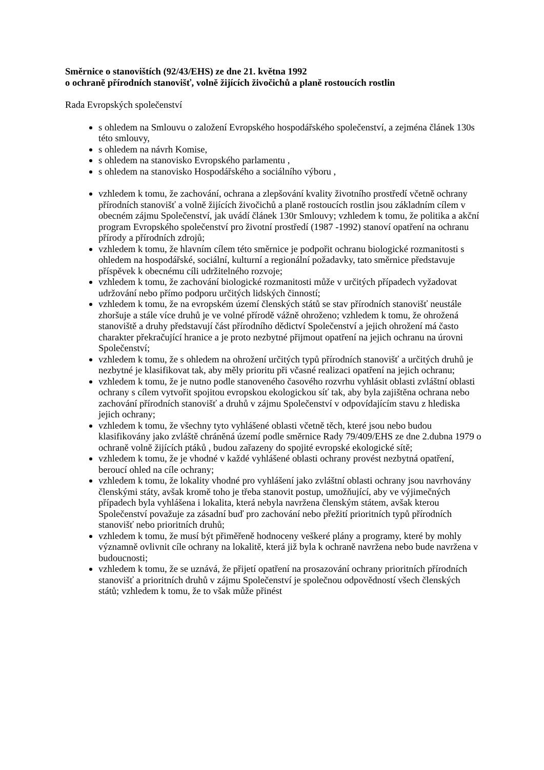Směrnice o stanovištích (92/43/EHS) ze dne 21. května 1992
o ochraně přírodních stanovišť, volně žijících živočichů a planě rostoucích rostlin
Rada Evropských společenství
s ohledem na Smlouvu o založení Evropského hospodářského společenství, a zejména článek 130s této smlouvy,
s ohledem na návrh Komise,
s ohledem na stanovisko Evropského parlamentu ,
s ohledem na stanovisko Hospodářského a sociálního výboru ,
vzhledem k tomu, že zachování, ochrana a zlepšování kvality životního prostředí včetně ochrany přírodních stanovišť a volně žijících živočichů a planě rostoucích rostlin jsou základním cílem v obecném zájmu Společenství, jak uvádí článek 130r Smlouvy; vzhledem k tomu, že politika a akční program Evropského společenství pro životní prostředí (1987 -1992) stanoví opatření na ochranu přírody a přírodních zdrojů;
vzhledem k tomu, že hlavním cílem této směrnice je podpořit ochranu biologické rozmanitosti s ohledem na hospodářské, sociální, kulturní a regionální požadavky, tato směrnice představuje příspěvek k obecnému cíli udržitelného rozvoje;
vzhledem k tomu, že zachování biologické rozmanitosti může v určitých případech vyžadovat udržování nebo přímo podporu určitých lidských činností;
vzhledem k tomu, že na evropském území členských států se stav přírodních stanovišť neustále zhoršuje a stále více druhů je ve volné přírodě vážně ohroženo; vzhledem k tomu, že ohrožená stanoviště a druhy představují část přírodního dědictví Společenství a jejich ohrožení má často charakter překračující hranice a je proto nezbytné přijmout opatření na jejich ochranu na úrovni Společenství;
vzhledem k tomu, že s ohledem na ohrožení určitých typů přírodních stanovišť a určitých druhů je nezbytné je klasifikovat tak, aby měly prioritu při včasné realizaci opatření na jejich ochranu;
vzhledem k tomu, že je nutno podle stanoveného časového rozvrhu vyhlásit oblasti zvláštní oblasti ochrany s cílem vytvořit spojitou evropskou ekologickou síť tak, aby byla zajištěna ochrana nebo zachování přírodních stanovišť a druhů v zájmu Společenství v odpovídajícím stavu z hlediska jejich ochrany;
vzhledem k tomu, že všechny tyto vyhlášené oblasti včetně těch, které jsou nebo budou klasifikovány jako zvláště chráněná území podle směrnice Rady 79/409/EHS ze dne 2.dubna 1979 o ochraně volně žijících ptáků , budou zařazeny do spojité evropské ekologické sítě;
vzhledem k tomu, že je vhodné v každé vyhlášené oblasti ochrany provést nezbytná opatření, beroucí ohled na cíle ochrany;
vzhledem k tomu, že lokality vhodné pro vyhlášení jako zvláštní oblasti ochrany jsou navrhovány členskými státy, avšak kromě toho je třeba stanovit postup, umožňující, aby ve výjimečných případech byla vyhlášena i lokalita, která nebyla navržena členským státem, avšak kterou Společenství považuje za zásadní buď pro zachování nebo přežití prioritních typů přírodních stanovišť nebo prioritních druhů;
vzhledem k tomu, že musí být přiměřeně hodnoceny veškeré plány a programy, které by mohly významně ovlivnit cíle ochrany na lokalitě, která již byla k ochraně navržena nebo bude navržena v budoucnosti;
vzhledem k tomu, že se uznává, že přijetí opatření na prosazování ochrany prioritních přírodních stanovišť a prioritních druhů v zájmu Společenství je společnou odpovědností všech členských států; vzhledem k tomu, že to však může přinést